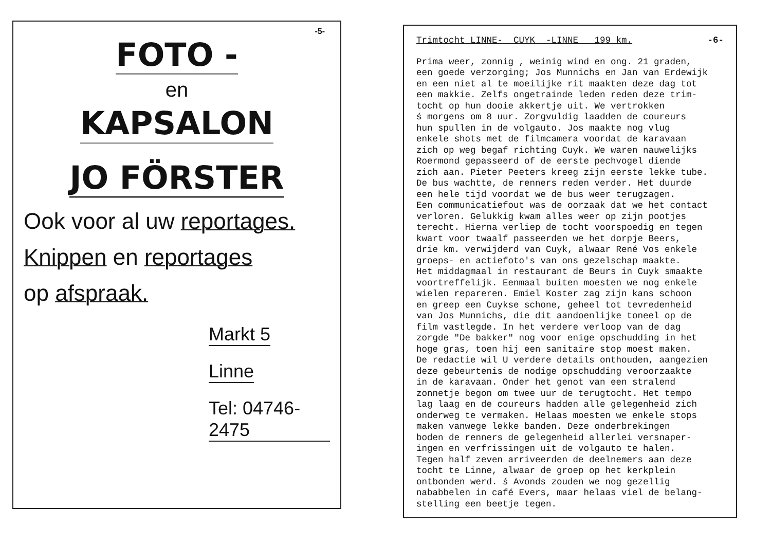-5-
FOTO -
en
KAPSALON
JO FÖRSTER
Ook voor al uw reportages.
Knippen en reportages
op afspraak.
Markt 5
Linne
Tel: 04746-2475
Trimtocht LINNE- CUYK -LINNE 199 km. -6-
Prima weer, zonnig , weinig wind en ong. 21 graden, een goede verzorging; Jos Munnichs en Jan van Erdewijk en een niet al te moeilijke rit maakten deze dag tot een makkie. Zelfs ongetrainde leden reden deze trim- tocht op hun dooie akkertje uit. We vertrokken ś morgens om 8 uur. Zorgvuldig laadden de coureurs hun spullen in de volgauto. Jos maakte nog vlug enkele shots met de filmcamera voordat de karavaan zich op weg begaf richting Cuyk. We waren nauwelijks Roermond gepasseerd of de eerste pechvogel diende zich aan. Pieter Peeters kreeg zijn eerste lekke tube. De bus wachtte, de renners reden verder. Het duurde een hele tijd voordat we de bus weer terugzagen. Een communicatiefout was de oorzaak dat we het contact verloren. Gelukkig kwam alles weer op zijn pootjes terecht. Hierna verliep de tocht voorspoedig en tegen kwart voor twaalf passeerden we het dorpje Beers, drie km. verwijderd van Cuyk, alwaar René Vos enkele groeps- en actiefoto's van ons gezelschap maakte. Het middagmaal in restaurant de Beurs in Cuyk smaakte voortreffelijk. Eenmaal buiten moesten we nog enkele wielen repareren. Emiel Koster zag zijn kans schoon en greep een Cuykse schone, geheel tot tevredenheid van Jos Munnichs, die dit aandoenlijke toneel op de film vastlegde. In het verdere verloop van de dag zorgde "De bakker" nog voor enige opschudding in het hoge gras, toen hij een sanitaire stop moest maken. De redactie wil U verdere details onthouden, aangezien deze gebeurtenis de nodige opschudding veroorzaakte in de karavaan. Onder het genot van een stralend zonnetje begon om twee uur de terugtocht. Het tempo lag laag en de coureurs hadden alle gelegenheid zich onderweg te vermaken. Helaas moesten we enkele stops maken vanwege lekke banden. Deze onderbrekingen boden de renners de gelegenheid allerlei versnaper- ingen en verfrissingen uit de volgauto te halen. Tegen half zeven arriveerden de deelnemers aan deze tocht te Linne, alwaar de groep op het kerkplein ontbonden werd. ś Avonds zouden we nog gezellig nababbelen in café Evers, maar helaas viel de belang- stelling een beetje tegen.